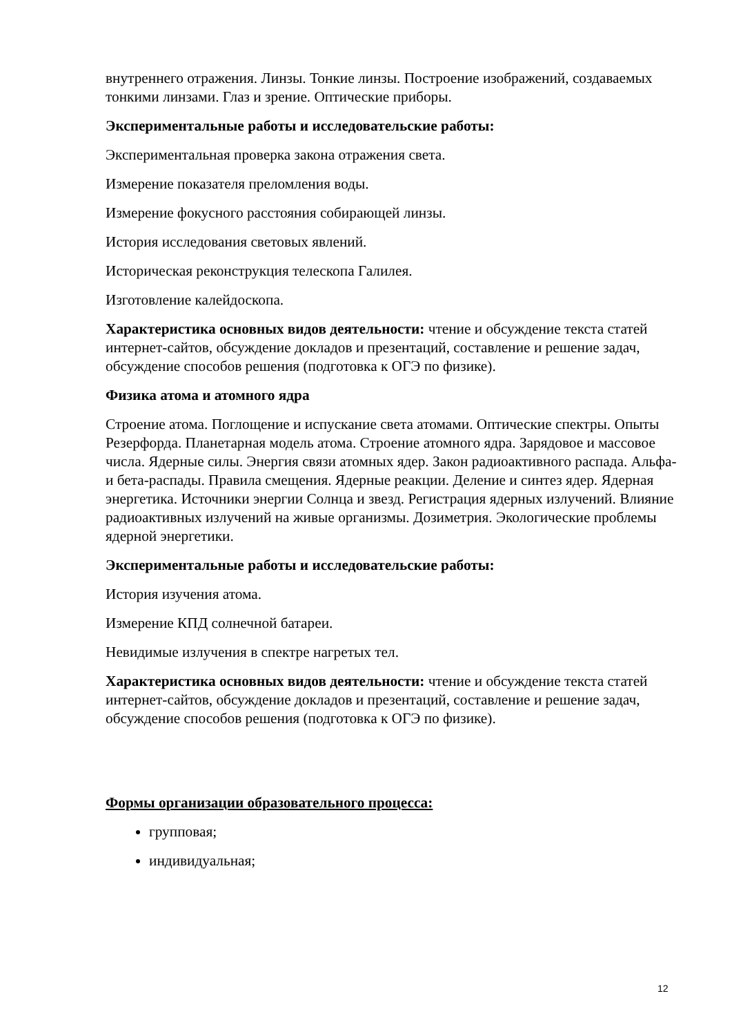внутреннего отражения. Линзы. Тонкие линзы. Построение изображений, создаваемых тонкими линзами. Глаз и зрение. Оптические приборы.
Экспериментальные работы и исследовательские работы:
Экспериментальная проверка закона отражения света.
Измерение показателя преломления воды.
Измерение фокусного расстояния собирающей линзы.
История исследования световых явлений.
Историческая реконструкция телескопа Галилея.
Изготовление калейдоскопа.
Характеристика основных видов деятельности: чтение и обсуждение текста статей интернет-сайтов, обсуждение докладов и презентаций, составление и решение задач, обсуждение способов решения (подготовка к ОГЭ по физике).
Физика атома и атомного ядра
Строение атома. Поглощение и испускание света атомами. Оптические спектры. Опыты Резерфорда. Планетарная модель атома. Строение атомного ядра. Зарядовое и массовое числа. Ядерные силы. Энергия связи атомных ядер. Закон радиоактивного распада. Альфа- и бета-распады. Правила смещения. Ядерные реакции. Деление и синтез ядер. Ядерная энергетика. Источники энергии Солнца и звезд. Регистрация ядерных излучений. Влияние радиоактивных излучений на живые организмы. Дозиметрия. Экологические проблемы ядерной энергетики.
Экспериментальные работы и исследовательские работы:
История изучения атома.
Измерение КПД солнечной батареи.
Невидимые излучения в спектре нагретых тел.
Характеристика основных видов деятельности: чтение и обсуждение текста статей интернет-сайтов, обсуждение докладов и презентаций, составление и решение задач, обсуждение способов решения (подготовка к ОГЭ по физике).
Формы организации образовательного процесса:
групповая;
индивидуальная;
12